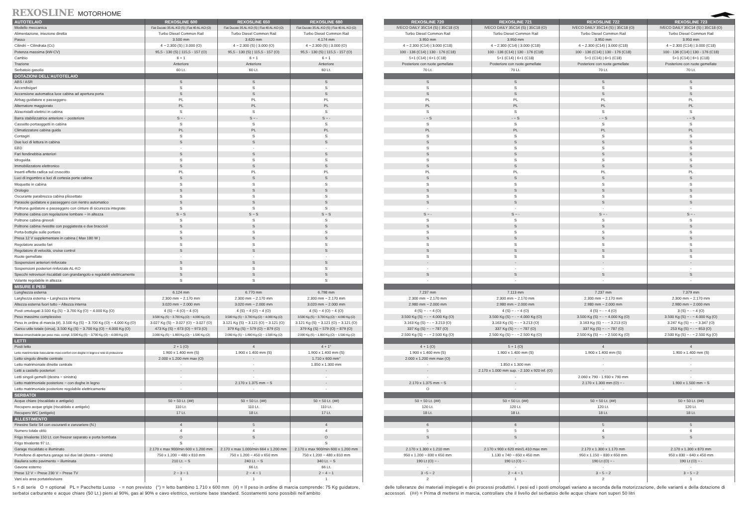REXOSLINE MOTORHOME
| AUTOTELAIO | REXOSLINE 600 | REXOSLINE 650 | REXOSLINE 680 |
| --- | --- | --- | --- |
| Modello meccanica | Fiat Ducato 35 AL-KO (S) / Fiat 40 AL-KO (O) | Fiat Ducato 35 AL-KO (S) / Fiat 40 AL-KO (O) | Fiat Ducato 35 AL-KO (S) / Fiat 40 AL-KO (O) |
| Alimentazione, iniezione diretta | Turbo Diesel Common Rail | Turbo Diesel Common Rail | Turbo Diesel Common Rail |
| Passo | 3.500 mm | 3.620 mm | 4.174 mm |
| Cilindri ~ Cilindrata (Cc) | 4 ~ 2.300 (S) / 3.000 (O) | 4 ~ 2.300 (S) / 3.000 (O) | 4 ~ 2.300 (S) / 3.000 (O) |
| Potenza massima (kW-CV) | 95,5 - 130 (S) / 115,5 - 157 (O) | 95,5 - 130 (S) / 115,5 - 157 (O) | 95,5 - 130 (S) / 115,5 - 157 (O) |
| Cambio | 6 + 1 | 6 + 1 | 6 + 1 |
| Trazione | Anteriore | Anteriore | Anteriore |
| Serbatoio gasolio | 60 Lt. | 60 Lt. | 60 Lt. |
| DOTAZIONI DELL’AUTOTELAIO | | | |
| ABS / ASR | S | S | S |
| Accendisigari | S | S | S |
| Accensione automatica luce cabina ad apertura porta | S | S | S |
| Airbag guidatore e passeggero | PL | PL | PL |
| Alternatore maggiorato | PL | PL | PL |
| Alzacristalli elettrici in cabina | S | S | S |
| Barra stabilizzatrice anteriore ~ posteriore | S ~ - | S ~ - | S ~ - |
| Cassetto portaoggetti in cabina | S | S | S |
| Climatizzatore cabina guida | PL | PL | PL |
| Contagiri | S | S | S |
| Due luci di lettura in cabina | S | S | S |
| EBD | - | - | - |
| Fari fendinebbia anteriori | S | S | S |
| Idroguida | S | S | S |
| Immobilizzatore elettronico | S | S | S |
| Inserti effetto radica sul cruscotto | PL | PL | PL |
| Luci di ingombro e luci di cortesia porte cabina | S | S | S |
| Moquette in cabina | S | S | S |
| Orologio | S | S | S |
| Oscurante parabrezza cabina plissettato | S | S | S |
| Parasole guidatore e passeggero con rientro automatico | S | S | S |
| Poltrona guidatore e passeggero con cinture di sicurezza integrate | S | S | S |
| Poltrone cabina con regolazione lombare ~ in altezza | S ~ S | S ~ S | S ~ S |
| Poltrone cabina girevoli | S | S | S |
| Poltrone cabina rivestite con poggiatesta e due braccioli | S | S | S |
| Porta-bottiglie sulle portiere | S | S | S |
| Presa 12 V supplementare in cabina ( Max 180 W ) | S | S | S |
| Regolatore assetto fari | S | S | S |
| Regolatore di velocità, cruise control | S | S | S |
| Ruote gemellate | - | - | - |
| Sospensioni anteriori rinforzate | S | S | S |
| Sospensioni posteriori rinforzate AL-KO | S | S | S |
| Specchi retrovisori riscaldati con grandangolo e regolabili elettricamente | S | S | S |
| Volante regolabile in altezza | S | S | S |
| MISURE E PESI | | | |
| Lunghezza esterna | 6.124 mm | 6.770 mm | 6.798 mm |
| Larghezza esterna ~ Larghezza interna | 2.300 mm ~ 2.170 mm | 2.300 mm ~ 2.170 mm | 2.300 mm ~ 2.170 mm |
| Altezza esterna fuori tutto ~ Altezza interna | 3.020 mm ~ 2.000 mm | 3.020 mm ~ 2.000 mm | 3.020 mm ~ 2.000 mm |
| Posti omologati 3.500 Kg (S) ~ 3.700 Kg (O) ~ 4.000 Kg (O) | 4 (S) ~ 4 (O) ~ 4 (O) | 4 (S) ~ 4 (O) ~ 4 (O) | 4 (S) ~ 4 (O) ~ 4 (O) |
| Peso massimo complessivo | 3.500 Kg (S) ~ 3.700 Kg (O) ~ 4.000 Kg (O) | 3.500 Kg (S) ~ 3.700 Kg (O) ~ 4.000 Kg (O) | 3.500 Kg (S) ~ 3.700 Kg (O) ~ 4.000 Kg (O) |
| Peso in ordine di marcia (#), 3.500 Kg (S) ~ 3.700 Kg (O) ~ 4.000 Kg (O) | 3.027 Kg (S) ~ 3.027 (O) ~ 3.027 (O) | 3.121 Kg (S) ~ 3.121 (O) ~ 3.121 (O) | 3.121 Kg (S) ~ 3.121 (O) ~ 3.121 (O) |
| Carico utile totale (circa), 3.500 Kg (S) ~ 3.700 Kg (O) ~ 4.000 Kg (O) | 473 Kg (S) ~ 673 (O) ~ 973 (O) | 379 Kg (S) ~ 579 (O) ~ 879 (O) | 379 Kg (S) ~ 579 (O) ~ 879 (O) |
| Massa rimorchiabile per peso max. compl. 3.500 Kg (S) ~ 3.700 Kg (O) ~ 4.000 Kg (O) | 2.000 Kg (S) ~ 1.800 Kg (O) ~ 1.500 Kg (O) | 2.000 Kg (S) ~ 1.800 Kg (O) ~ 1.500 Kg (O) | 2.000 Kg (S) ~ 1.800 Kg (O) ~ 1.500 Kg (O) |
| LETTI | | | |
| Posti letto | 2 + 1 (O) | 4 | 4 + 1° |
| Letto matrimoniale basculante maxi-confort con doghe in legno e rete di protezione | 1.900 x 1.400 mm (S) | 1.900 x 1.400 mm (S) | 1.900 x 1.400 mm (S) |
| Letto singolo dinette centrale | 2.000 x 1.200 mm max (O) | - | 1.710 x 600 mm° |
| Letto matrimoniale dinette centrale | - | - | 1.850 x 1.300 mm |
| Letti a castello posteriori | - | - | - |
| Letti singoli gemelli (destra ~ sinistra) | - | - | - |
| Letto matrimoniale posteriore ~ con doghe in legno | - | 2.170 x 1.375 mm ~ S | - |
| Letto matrimoniale posteriore regolabile elettricamente | - | - | - |
| SERBATOI | | | |
| Acque chiare (riscaldato e antigelo) | 50 + 50 Lt. (##) | 50 + 50 Lt. (##) | 50 + 50 Lt. (##) |
| Recupero acque grigie (riscaldato e antigelo) | 110 Lt. | 110 Lt. | 110 Lt. |
| Recupero WC (antigelo) | 17 Lt. | 18 Lt. | 17 Lt. |
| ALLESTIMENTO | | | |
| Finestre Seitz S4 con oscuranti e zanzariere (N.) | 4 | 5 | 4 |
| Numero totale oblò | 4 | 4 | 4 |
| Frigo trivalente 150 Lt. con freezer separato e porta bombata | O | S | O |
| Frigo trivalente 97 Lt. | S | - | S |
| Garage riscaldato e illuminato | 2.170 x max 900/min 600 x 1.200 mm | 2.170 x max 1.000/min 664 x 1.200 mm | 2.170 x max 900/min 600 x 1.200 mm |
| Portellone di apertura garage sui due lati (destra ~ sinistra) | 750 x 1.200 ~ 480 x 810 mm | 750 x 1.200 ~ 450 x 650 mm | 750 x 1.200 ~ 480 x 810 mm |
| Bauliera sotto pavimento ~ illuminata | 210 Lt. ~ S | 240 Lt. ~ S | 340 Lt. ~ S |
| Gavone esterno | - | 66 Lt. | 66 Lt. |
| Prese 12 V ~ Prese 230 V ~ Prese TV | 2 ~ 3 ~ 1 | 2 ~ 4 ~ 1 | 2 ~ 4 ~ 1 |
| Vani e/o aree portatelevisore | 1 | 1 | 1 |
| REXOSLINE 720 | REXOSLINE 721 | REXOSLINE 722 | REXOSLINE 723 |
| --- | --- | --- | --- |
| IVECO DAILY 35C14 (S) / 35C18 (O) | IVECO DAILY 35C14 (S) / 35C18 (O) | IVECO DAILY 35C14 (S) / 35C18 (O) | IVECO DAILY 35C14 (S) / 35C18 (O) |
| Turbo Diesel Common Rail | Turbo Diesel Common Rail | Turbo Diesel Common Rail | Turbo Diesel Common Rail |
| 3.950 mm | 3.950 mm | 3.950 mm | 3.950 mm |
| 4 ~ 2.300 (C14) / 3.000 (C18) | 4 ~ 2.300 (C14) / 3.000 (C18) | 4 ~ 2.300 (C14) / 3.000 (C18) | 4 ~ 2.300 (C14) / 3.000 (C18) |
| 100 - 136 (C14) / 130 - 176 (C18) | 100 - 136 (C14) / 130 - 176 (C18) | 100 - 136 (C14) / 130 - 176 (C18) | 100 - 136 (C14) / 130 - 176 (C18) |
| 5+1 (C14) / 6+1 (C18) | 5+1 (C14) / 6+1 (C18) | 5+1 (C14) / 6+1 (C18) | 5+1 (C14) / 6+1 (C18) |
| Posteriore con ruote gemellate | Posteriore con ruote gemellate | Posteriore con ruote gemellate | Posteriore con ruote gemellate |
| 70 Lt. | 70 Lt. | 70 Lt. | 70 Lt. |
| S | S | S | S |
| S | S | S | S |
| S | S | S | S |
| PL | PL | PL | PL |
| PL | PL | PL | PL |
| S | S | S | S |
| - ~ S | - ~ S | - ~ S | - ~ S |
| S | S | S | S |
| PL | PL | PL | PL |
| S | S | S | S |
| S | S | S | S |
| S | S | S | S |
| S | S | S | S |
| S | S | S | S |
| S | S | S | S |
| PL | PL | PL | PL |
| S | S | S | S |
| S | S | S | S |
| S | S | S | S |
| S | S | S | S |
| S | S | S | S |
| - | - | - | - |
| S ~ - | S ~ - | S ~ - | S ~ - |
| S | S | S | S |
| S | S | S | S |
| S | S | S | S |
| S | S | S | S |
| S | S | S | S |
| S | S | S | S |
| S | S | S | S |
| - | - | - | - |
| - | - | - | - |
| S | S | S | S |
| - | - | - | - |
| 7.237 mm | 7.113 mm | 7.237 mm | 7.379 mm |
| 2.300 mm ~ 2.170 mm | 2.300 mm ~ 2.170 mm | 2.300 mm ~ 2.170 mm | 2.300 mm ~ 2.170 mm |
| 2.980 mm ~ 2.000 mm | 2.980 mm ~ 2.000 mm | 2.980 mm ~ 2.000 mm | 2.980 mm ~ 2.000 mm |
| 4 (S) ~ - ~ 4 (O) | 4 (S) ~ - ~ 4 (O) | 4 (S) ~ - ~ 4 (O) | 3 (S) ~ - ~ 4 (O) |
| 3.500 Kg (S) ~ - ~ 4.000 Kg (O) | 3.500 Kg (S) ~ - ~ 4.000 Kg (O) | 3.500 Kg (S) ~ - ~ 4.000 Kg (O) | 3.500 Kg (S) ~ - ~ 4.000 Kg (O) |
| 3.163 Kg (S) ~ - ~ 3.213 (O) | 3.163 Kg (S) ~ - ~ 3.213 (O) | 3.163 Kg (S) ~ - ~ 3.213 (O) | 3.247 Kg (S) ~ - ~ 3.347 (O) |
| 337 Kg (S) ~ - ~ 787 (O) | 337 Kg (S) ~ - ~ 787 (O) | 337 Kg (S) ~ - ~ 787 (O) | 253 Kg (S) ~ - ~ 653 (O) |
| 2.500 Kg (S) ~ - ~ 2.500 Kg (O) | 2.500 Kg (S) ~ - ~ 2.500 Kg (O) | 2.500 Kg (S) ~ - ~ 2.500 Kg (O) | 2.500 Kg (S) ~ - ~ 2.500 Kg (O) |
| 4 + 1 (O) | 5 + 1 (O) | 4 | 4 |
| 1.900 x 1.400 mm (S) | 1.900 x 1.400 mm (S) | 1.900 x 1.400 mm (S) | 1.900 x 1.400 mm (S) |
| 2.000 x 1.200 mm max (O) | - | - | - |
| - | 1.850 x 1.300 mm | - | - |
| - | 2.170 x 1.000 mm sup. - 2.100 x 920 inf. (O) | - | - |
| - | - | 2.060 x 790 - 1.930 x 790 mm | - |
| 2.170 x 1.375 mm ~ S | - | 2.170 x 1.300 mm (O) ~ - | 1.900 x 1.500 mm ~ S |
| O | - | - | - |
| 50 + 50 Lt. (##) | 50 + 50 Lt. (##) | 50 + 50 Lt. (##) | 50 + 50 Lt. (##) |
| 120 Lt. | 120 Lt. | 120 Lt. | 120 Lt. |
| 18 Lt. | 18 Lt. | 18 Lt. | 18 Lt. |
| 6 | 6 | 5 | 5 |
| 5 | 5 | 4 | 6 |
| S | S | S | S |
| - | - | - | - |
| 2.170 x 1.300 x 1.210 mm | 2.170 x 900 x 620 min/1.410 max mm | 2.170 x 1.300 x 1.170 mm | 2.170 x 1.300 x 870 mm |
| 950 x 1.200 ~ 830 x 650 mm | 1.130 x 740 ~ 650 x 450 mm | 950 x 1.150 ~ 830 x 650 mm | 950 x 830 ~ 640 x 450 mm |
| 190 Lt (O) ~ - | 190 Lt (O) ~ - | 190 Lt (O) ~ - | 190 Lt (O) ~ - |
| - | - | - | - |
| 3 ~5 ~ 2 | 2 ~ 4 ~ 1 | 3 ~ 5 ~ 2 | 3 ~ 5 ~ 2 |
| 2 | 1 | 2 | 1 |
S = di serie O = optional PL = Pacchetto Lusso - = non previsto (°) = letto bambino 1.710 x 600 mm (#) = Il peso in ordine di marcia comprende: 75 Kg guidatore, serbatoi carburante e acque chiare (50 Lt.) pieni al 90%, gas al 90% e cavo elettrico, versione base standard. Scostamenti sono possibili nell’ambito
delle tolleranze dei materiali impiegati e dei processi produttivi. I pesi ed i posti omologati variano a seconda della motorizzazione, delle varianti e della dotazione di accessori. (##) = Prima di mettersi in marcia, controllare che il livello del serbatoio delle acque chiare non superi 50 litri